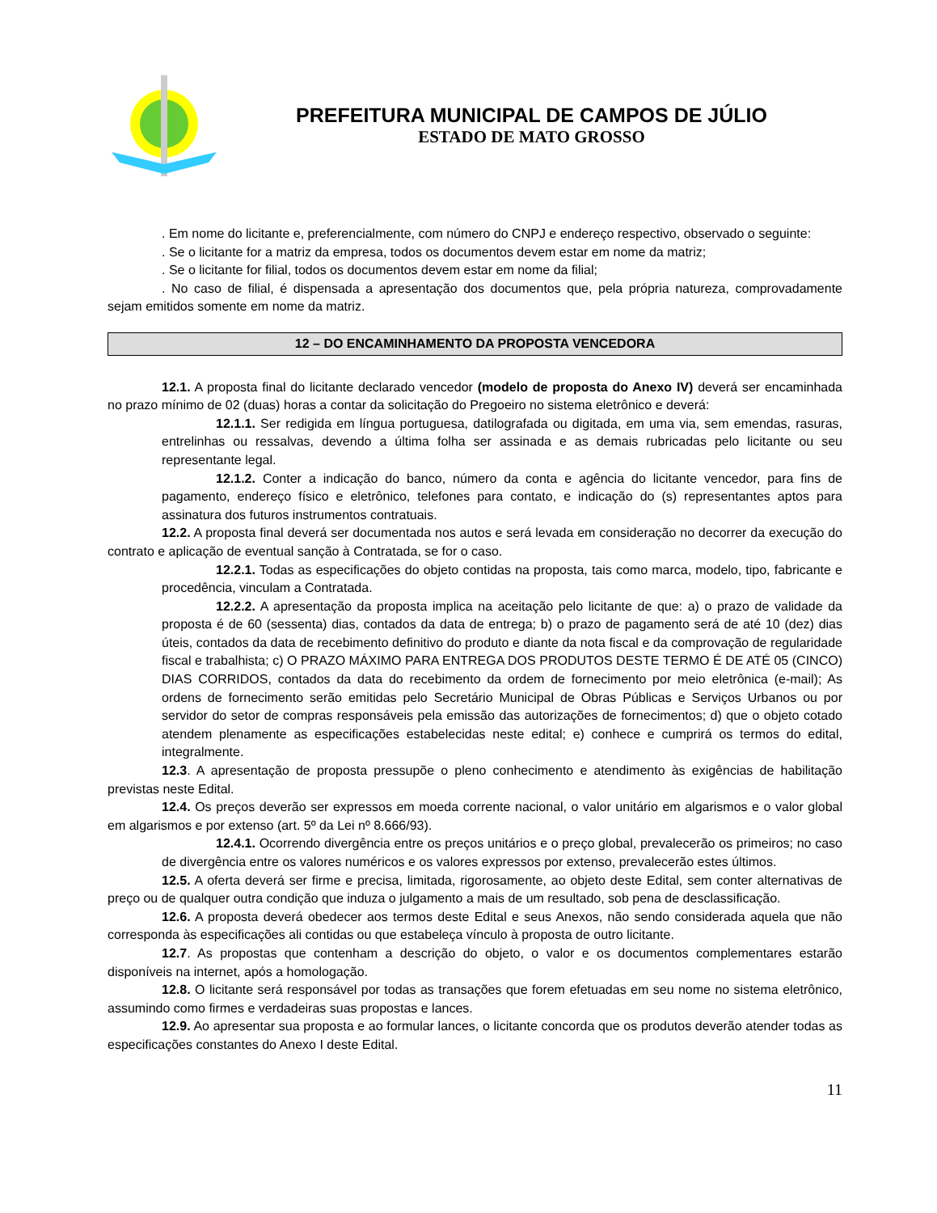PREFEITURA MUNICIPAL DE CAMPOS DE JÚLIO
ESTADO DE MATO GROSSO
. Em nome do licitante e, preferencialmente, com número do CNPJ e endereço respectivo, observado o seguinte:
. Se o licitante for a matriz da empresa, todos os documentos devem estar em nome da matriz;
. Se o licitante for filial, todos os documentos devem estar em nome da filial;
. No caso de filial, é dispensada a apresentação dos documentos que, pela própria natureza, comprovadamente sejam emitidos somente em nome da matriz.
12 – DO ENCAMINHAMENTO DA PROPOSTA VENCEDORA
12.1. A proposta final do licitante declarado vencedor (modelo de proposta do Anexo IV) deverá ser encaminhada no prazo mínimo de 02 (duas) horas a contar da solicitação do Pregoeiro no sistema eletrônico e deverá:
12.1.1. Ser redigida em língua portuguesa, datilografada ou digitada, em uma via, sem emendas, rasuras, entrelinhas ou ressalvas, devendo a última folha ser assinada e as demais rubricadas pelo licitante ou seu representante legal.
12.1.2. Conter a indicação do banco, número da conta e agência do licitante vencedor, para fins de pagamento, endereço físico e eletrônico, telefones para contato, e indicação do (s) representantes aptos para assinatura dos futuros instrumentos contratuais.
12.2. A proposta final deverá ser documentada nos autos e será levada em consideração no decorrer da execução do contrato e aplicação de eventual sanção à Contratada, se for o caso.
12.2.1. Todas as especificações do objeto contidas na proposta, tais como marca, modelo, tipo, fabricante e procedência, vinculam a Contratada.
12.2.2. A apresentação da proposta implica na aceitação pelo licitante de que: a) o prazo de validade da proposta é de 60 (sessenta) dias, contados da data de entrega; b) o prazo de pagamento será de até 10 (dez) dias úteis, contados da data de recebimento definitivo do produto e diante da nota fiscal e da comprovação de regularidade fiscal e trabalhista; c) O PRAZO MÁXIMO PARA ENTREGA DOS PRODUTOS DESTE TERMO É DE ATÉ 05 (CINCO) DIAS CORRIDOS, contados da data do recebimento da ordem de fornecimento por meio eletrônica (e-mail); As ordens de fornecimento serão emitidas pelo Secretário Municipal de Obras Públicas e Serviços Urbanos ou por servidor do setor de compras responsáveis pela emissão das autorizações de fornecimentos; d) que o objeto cotado atendem plenamente as especificações estabelecidas neste edital; e) conhece e cumprirá os termos do edital, integralmente.
12.3. A apresentação de proposta pressupõe o pleno conhecimento e atendimento às exigências de habilitação previstas neste Edital.
12.4. Os preços deverão ser expressos em moeda corrente nacional, o valor unitário em algarismos e o valor global em algarismos e por extenso (art. 5º da Lei nº 8.666/93).
12.4.1. Ocorrendo divergência entre os preços unitários e o preço global, prevalecerão os primeiros; no caso de divergência entre os valores numéricos e os valores expressos por extenso, prevalecerão estes últimos.
12.5. A oferta deverá ser firme e precisa, limitada, rigorosamente, ao objeto deste Edital, sem conter alternativas de preço ou de qualquer outra condição que induza o julgamento a mais de um resultado, sob pena de desclassificação.
12.6. A proposta deverá obedecer aos termos deste Edital e seus Anexos, não sendo considerada aquela que não corresponda às especificações ali contidas ou que estabeleça vínculo à proposta de outro licitante.
12.7. As propostas que contenham a descrição do objeto, o valor e os documentos complementares estarão disponíveis na internet, após a homologação.
12.8. O licitante será responsável por todas as transações que forem efetuadas em seu nome no sistema eletrônico, assumindo como firmes e verdadeiras suas propostas e lances.
12.9. Ao apresentar sua proposta e ao formular lances, o licitante concorda que os produtos deverão atender todas as especificações constantes do Anexo I deste Edital.
11